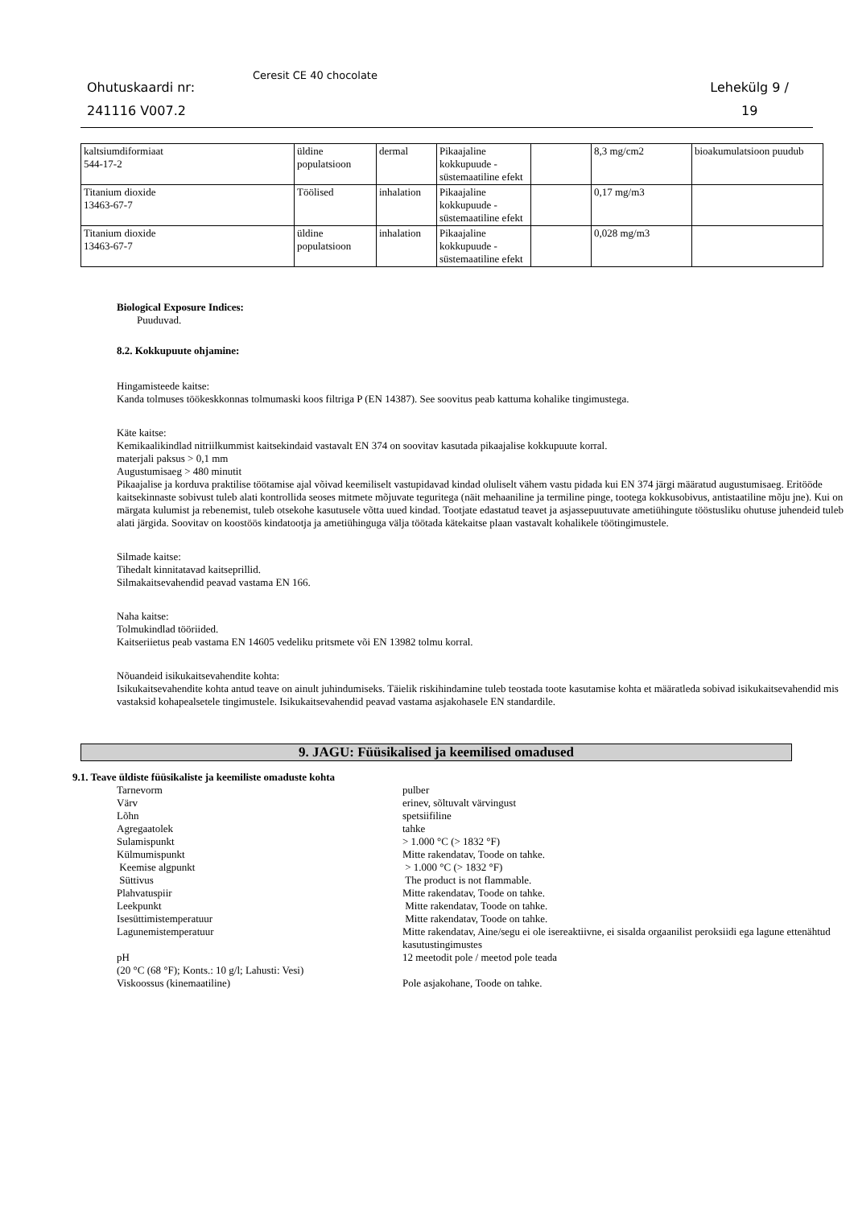Ohutuskaardi nr:
241116 V007.2
Ceresit CE 40 chocolate
Lehekülg 9 /
19
| kaltsiumdiformiaat 544-17-2 | üldine populatsioon | dermal | Pikaajaline kokkupuude - süstemaatiline efekt | | 8,3 mg/cm2 | bioakumulatsioon puudub |
| Titanium dioxide 13463-67-7 | Töölised | inhalation | Pikaajaline kokkupuude - süstemaatiline efekt | | 0,17 mg/m3 | |
| Titanium dioxide 13463-67-7 | üldine populatsioon | inhalation | Pikaajaline kokkupuude - süstemaatiline efekt | | 0,028 mg/m3 | |
Biological Exposure Indices:
Puuduvad.
8.2. Kokkupuute ohjamine:
Hingamisteede kaitse:
Kanda tolmuses töökeskkonnas tolmumaski koos filtriga P (EN 14387). See soovitus peab kattuma kohalike tingimustega.
Käte kaitse:
Kemikaalikindlad nitriilkummist kaitsekindaid vastavalt EN 374 on soovitav kasutada pikaajalise kokkupuute korral.
materjali paksus > 0,1 mm
Augustumisaeg > 480 minutit
Pikaajalise ja korduva praktilise töötamise ajal võivad keemiliselt vastupidavad kindad oluliselt vähem vastu pidada kui EN 374 järgi määratud augustumisaeg. Eritööde kaitsekinnaste sobivust tuleb alati kontrollida seoses mitmete mõjuvate teguritega (näit mehaaniline ja termiline pinge, tootega kokkusobivus, antistaatiline mõju jne). Kui on märgata kulumist ja rebenemist, tuleb otsekohe kasutusele võtta uued kindad. Tootjate edastatud teavet ja asjassepuutuvate ametiühingute tööstusliku ohutuse juhendeid tuleb alati järgida. Soovitav on koostöös kindatootja ja ametiühinguga välja töötada kätekaitse plaan vastavalt kohalikele töötingimustele.
Silmade kaitse:
Tihedalt kinnitatavad kaitseprillid.
Silmakaitsevahendid peavad vastama EN 166.
Naha kaitse:
Tolmukindlad tööriided.
Kaitseriietus peab vastama EN 14605 vedeliku pritsmete või EN 13982 tolmu korral.
Nõuandeid isikukaitsevahendite kohta:
Isikukaitsevahendite kohta antud teave on ainult juhindumiseks. Täielik riskihindamine tuleb teostada toote kasutamise kohta et määratleda sobivad isikukaitsevahendid mis vastaksid kohapealsetele tingimustele. Isikukaitsevahendid peavad vastama asjakohasele EN standardile.
9. JAGU: Füüsikalised ja keemilised omadused
9.1. Teave üldiste füüsikaliste ja keemiliste omaduste kohta
| Tarnevorm | pulber |
| Värv | erinev, sõltuvalt värvingust |
| Lõhn | spetsiifiline |
| Agregaatolek | tahke |
| Sulamispunkt | > 1.000 °C (> 1832 °F) |
| Külmumispunkt | Mitte rakendatav, Toode on tahke. |
| Keemise algpunkt | > 1.000 °C (> 1832 °F) |
| Süttivus | The product is not flammable. |
| Plahvatuspiir | Mitte rakendatav, Toode on tahke. |
| Leekpunkt | Mitte rakendatav, Toode on tahke. |
| Isesüttimistemperatuur | Mitte rakendatav, Toode on tahke. |
| Lagunemistemperatuur | Mitte rakendatav, Aine/segu ei ole isereaktiivne, ei sisalda orgaanilist peroksiidi ega lagune ettenähtud kasutustingimustes |
| pH (20 °C (68 °F); Konts.: 10 g/l; Lahusti: Vesi) | 12 meetodit pole / meetod pole teada |
| Viskoossus (kinemaatiline) | Pole asjakohane, Toode on tahke. |